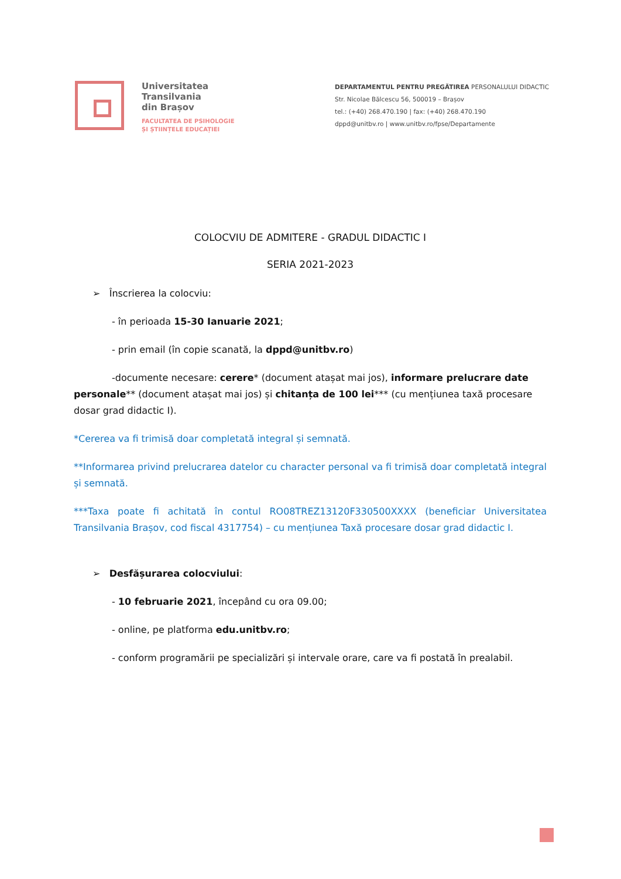Universitatea
Transilvania
din Brașov
FACULTATEA DE PSIHOLOGIE
ȘI ȘTIINȚELE EDUCAȚIEI
DEPARTAMENTUL PENTRU PREGĂTIREA PERSONALULUI DIDACTIC
Str. Nicolae Bălcescu 56, 500019 – Brașov
tel.: (+40) 268.470.190 | fax: (+40) 268.470.190
dppd@unitbv.ro | www.unitbv.ro/fpse/Departamente
COLOCVIU DE ADMITERE - GRADUL DIDACTIC I
SERIA 2021-2023
➢ Înscrierea la colocviu:
- în perioada 15-30 Ianuarie 2021;
- prin email (în copie scanată, la dppd@unitbv.ro)
-documente necesare: cerere* (document atașat mai jos), informare prelucrare date personale** (document atașat mai jos) și chitanța de 100 lei*** (cu mențiunea taxă procesare dosar grad didactic I).
*Cererea va fi trimisă doar completată integral și semnată.
**Informarea privind prelucrarea datelor cu character personal va fi trimisă doar completată integral și semnată.
***Taxa poate fi achitată în contul RO08TREZ13120F330500XXXX (beneficiar Universitatea Transilvania Brașov, cod fiscal 4317754) – cu mențiunea Taxă procesare dosar grad didactic I.
➢ Desfășurarea colocviului:
- 10 februarie 2021, începând cu ora 09.00;
- online, pe platforma edu.unitbv.ro;
- conform programării pe specializări și intervale orare, care va fi postată în prealabil.